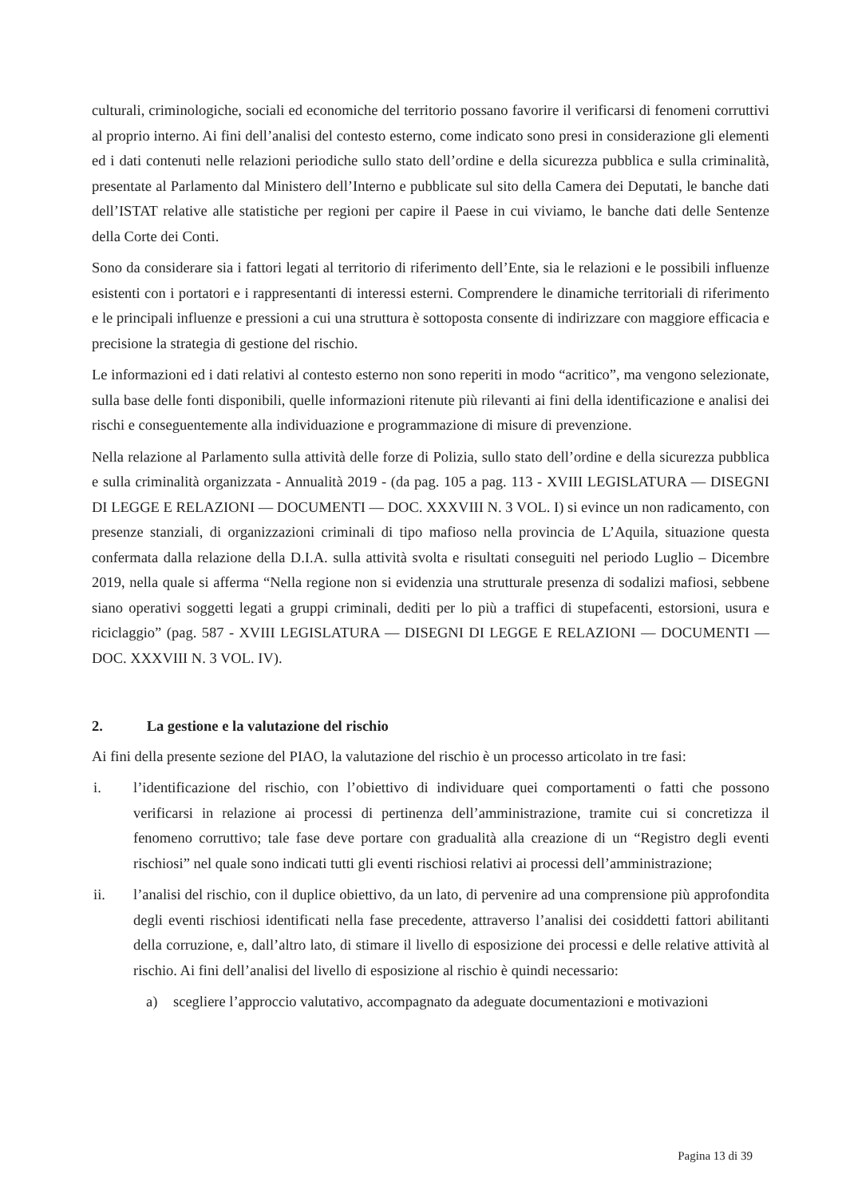culturali, criminologiche, sociali ed economiche del territorio possano favorire il verificarsi di fenomeni corruttivi al proprio interno. Ai fini dell’analisi del contesto esterno, come indicato sono presi in considerazione gli elementi ed i dati contenuti nelle relazioni periodiche sullo stato dell’ordine e della sicurezza pubblica e sulla criminalità, presentate al Parlamento dal Ministero dell’Interno e pubblicate sul sito della Camera dei Deputati, le banche dati dell’ISTAT relative alle statistiche per regioni per capire il Paese in cui viviamo, le banche dati delle Sentenze della Corte dei Conti.
Sono da considerare sia i fattori legati al territorio di riferimento dell’Ente, sia le relazioni e le possibili influenze esistenti con i portatori e i rappresentanti di interessi esterni. Comprendere le dinamiche territoriali di riferimento e le principali influenze e pressioni a cui una struttura è sottoposta consente di indirizzare con maggiore efficacia e precisione la strategia di gestione del rischio.
Le informazioni ed i dati relativi al contesto esterno non sono reperiti in modo “acritico”, ma vengono selezionate, sulla base delle fonti disponibili, quelle informazioni ritenute più rilevanti ai fini della identificazione e analisi dei rischi e conseguentemente alla individuazione e programmazione di misure di prevenzione.
Nella relazione al Parlamento sulla attività delle forze di Polizia, sullo stato dell’ordine e della sicurezza pubblica e sulla criminalità organizzata - Annualità 2019 - (da pag. 105 a pag. 113 - XVIII LEGISLATURA — DISEGNI DI LEGGE E RELAZIONI — DOCUMENTI — DOC. XXXVIII N. 3 VOL. I) si evince un non radicamento, con presenze stanziali, di organizzazioni criminali di tipo mafioso nella provincia de L’Aquila, situazione questa confermata dalla relazione della D.I.A. sulla attività svolta e risultati conseguiti nel periodo Luglio – Dicembre 2019, nella quale si afferma “Nella regione non si evidenzia una strutturale presenza di sodalizi mafiosi, sebbene siano operativi soggetti legati a gruppi criminali, dediti per lo più a traffici di stupefacenti, estorsioni, usura e riciclaggio” (pag. 587 - XVIII LEGISLATURA — DISEGNI DI LEGGE E RELAZIONI — DOCUMENTI — DOC. XXXVIII N. 3 VOL. IV).
2. La gestione e la valutazione del rischio
Ai fini della presente sezione del PIAO, la valutazione del rischio è un processo articolato in tre fasi:
i. l’identificazione del rischio, con l’obiettivo di individuare quei comportamenti o fatti che possono verificarsi in relazione ai processi di pertinenza dell’amministrazione, tramite cui si concretizza il fenomeno corruttivo; tale fase deve portare con gradualità alla creazione di un “Registro degli eventi rischiosi” nel quale sono indicati tutti gli eventi rischiosi relativi ai processi dell’amministrazione;
ii. l’analisi del rischio, con il duplice obiettivo, da un lato, di pervenire ad una comprensione più approfondita degli eventi rischiosi identificati nella fase precedente, attraverso l’analisi dei cosiddetti fattori abilitanti della corruzione, e, dall’altro lato, di stimare il livello di esposizione dei processi e delle relative attività al rischio. Ai fini dell’analisi del livello di esposizione al rischio è quindi necessario:
a) scegliere l’approccio valutativo, accompagnato da adeguate documentazioni e motivazioni
Pagina 13 di 39